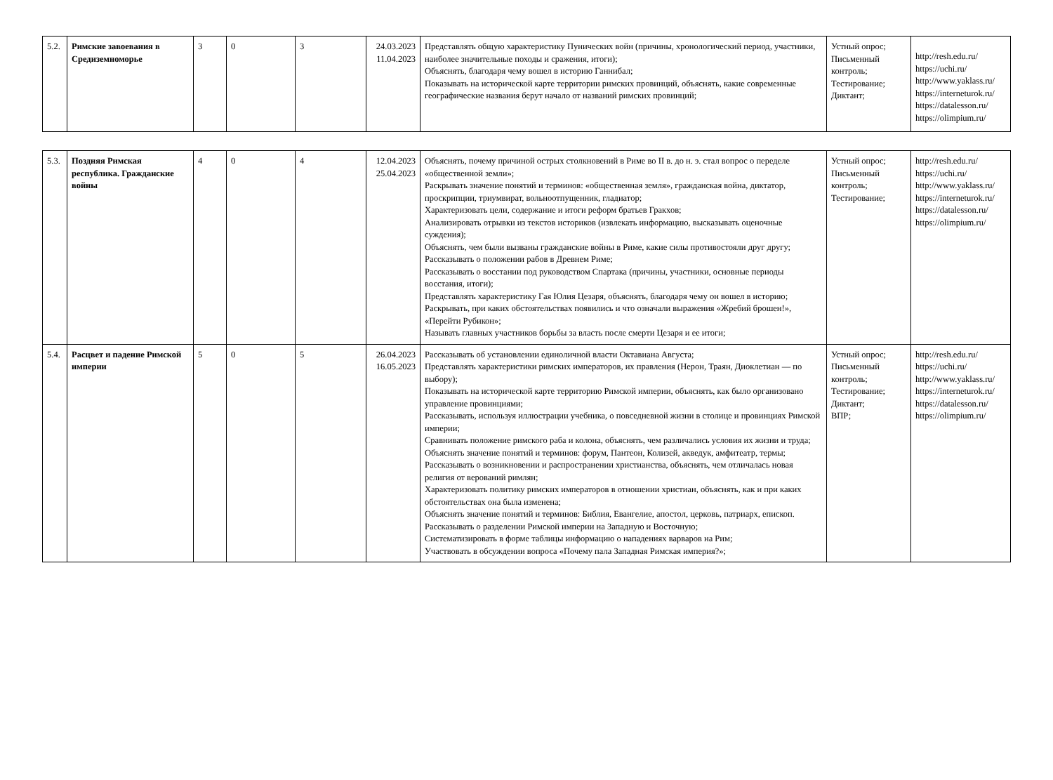| 5.2. | Римские завоевания в Средиземноморье | 3 | 0 | 3 | 24.03.2023 11.04.2023 | Представлять общую характеристику Пунических войн (причины, хронологический период, участники, наиболее значительные походы и сражения, итоги); Объяснять, благодаря чему вошел в историю Ганнибал; Показывать на исторической карте территории римских провинций, объяснять, какие современные географические названия берут начало от названий римских провинций; | Устный опрос; Письменный контроль; Тестирование; Диктант; | http://resh.edu.ru/ https://uchi.ru/ http://www.yaklass.ru/ https://interneturok.ru/ https://datalesson.ru/ https://olimpium.ru/ |
| 5.3. | Поздняя Римская республика. Гражданские войны | 4 | 0 | 4 | 12.04.2023 25.04.2023 | Объяснять, почему причиной острых столкновений в Риме во II в. до н. э. стал вопрос о переделе «общественной земли»; Раскрывать значение понятий и терминов: «общественная земля», гражданская война, диктатор, проскрипции, триумвират, вольноотпущенник, гладиатор; Характеризовать цели, содержание и итоги реформ братьев Гракхов; Анализировать отрывки из текстов историков (извлекать информацию, высказывать оценочные суждения); Объяснять, чем были вызваны гражданские войны в Риме, какие силы противостояли друг другу; Рассказывать о положении рабов в Древнем Риме; Рассказывать о восстании под руководством Спартака (причины, участники, основные периоды восстания, итоги); Представлять характеристику Гая Юлия Цезаря, объяснять, благодаря чему он вошел в историю; Раскрывать, при каких обстоятельствах появились и что означали выражения «Жребий брошен!», «Перейти Рубикон»; Называть главных участников борьбы за власть после смерти Цезаря и ее итоги; | Устный опрос; Письменный контроль; Тестирование; | http://resh.edu.ru/ https://uchi.ru/ http://www.yaklass.ru/ https://interneturok.ru/ https://datalesson.ru/ https://olimpium.ru/ |
| 5.4. | Расцвет и падение Римской империи | 5 | 0 | 5 | 26.04.2023 16.05.2023 | Рассказывать об установлении единоличной власти Октавиана Августа; Представлять характеристики римских императоров, их правления (Нерон, Траян, Диоклетиан — по выбору); Показывать на исторической карте территорию Римской империи, объяснять, как было организовано управление провинциями; Рассказывать, используя иллюстрации учебника, о повседневной жизни в столице и провинциях Римской империи; Сравнивать положение римского раба и колона, объяснять, чем различались условия их жизни и труда; Объяснять значение понятий и терминов: форум, Пантеон, Колизей, акведук, амфитеатр, термы; Рассказывать о возникновении и распространении христианства, объяснять, чем отличалась новая религия от верований римлян; Характеризовать политику римских императоров в отношении христиан, объяснять, как и при каких обстоятельствах она была изменена; Объяснять значение понятий и терминов: Библия, Евангелие, апостол, церковь, патриарх, епископ. Рассказывать о разделении Римской империи на Западную и Восточную; Систематизировать в форме таблицы информацию о нападениях варваров на Рим; Участвовать в обсуждении вопроса «Почему пала Западная Римская империя?»; | Устный опрос; Письменный контроль; Тестирование; Диктант; ВПР; | http://resh.edu.ru/ https://uchi.ru/ http://www.yaklass.ru/ https://interneturok.ru/ https://datalesson.ru/ https://olimpium.ru/ |